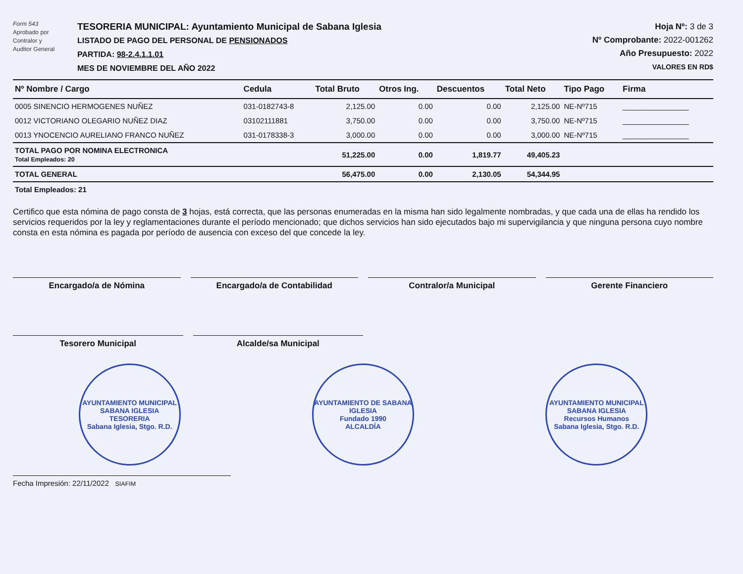Form 543
Aprobado por
Contralor y
Auditor General
TESORERIA MUNICIPAL: Ayuntamiento Municipal de Sabana Iglesia
LISTADO DE PAGO DEL PERSONAL DE PENSIONADOS
PARTIDA: 98-2.4.1.1.01
MES DE NOVIEMBRE DEL AÑO 2022
Hoja Nº: 3 de 3
Nº Comprobante: 2022-001262
Año Presupuesto: 2022
VALORES EN RD$
| Nº Nombre / Cargo | Cedula | Total Bruto | Otros Ing. | Descuentos | Total Neto | Tipo Pago | Firma |
| --- | --- | --- | --- | --- | --- | --- | --- |
| 0005 SINENCIO HERMOGENES NUÑEZ | 031-0182743-8 | 2,125.00 | 0.00 | 0.00 | 2,125.00 | NE-Nº715 | ________________ |
| 0012 VICTORIANO OLEGARIO NUÑEZ DIAZ | 03102111881 | 3,750.00 | 0.00 | 0.00 | 3,750.00 | NE-Nº715 | ________________ |
| 0013 YNOCENCIO AURELIANO FRANCO NUÑEZ | 031-0178338-3 | 3,000.00 | 0.00 | 0.00 | 3,000.00 | NE-Nº715 | ________________ |
| TOTAL PAGO POR NOMINA ELECTRONICA Total Empleados: 20 | | 51,225.00 | 0.00 | 1,819.77 | 49,405.23 | | |
| TOTAL GENERAL | | 56,475.00 | 0.00 | 2,130.05 | 54,344.95 | | |
| Total Empleados: 21 | | | | | | | |
Certifico que esta nómina de pago consta de 3 hojas, está correcta, que las personas enumeradas en la misma han sido legalmente nombradas, y que cada una de ellas ha rendido los servicios requeridos por la ley y reglamentaciones durante el período mencionado; que dichos servicios han sido ejecutados bajo mi supervigilancia y que ninguna persona cuyo nombre consta en esta nómina es pagada por período de ausencia con exceso del que concede la ley.
Encargado/a de Nómina Encargado/a de Contabilidad Contralor/a Municipal Gerente Financiero
Tesorero Municipal Alcalde/sa Municipal
AYUNTAMIENTO MUNICIPAL SABANA IGLESIA
TESORERIA
Sabana Iglesia, Stgo. R.D.
AYUNTAMIENTO DE SABANA IGLESIA
Fundado 1990
ALCALDÍA
AYUNTAMIENTO MUNICIPAL SABANA IGLESIA
Recursos Humanos
Sabana Iglesia, Stgo. R.D.
Fecha Impresión: 22/11/2022 SIAFIM